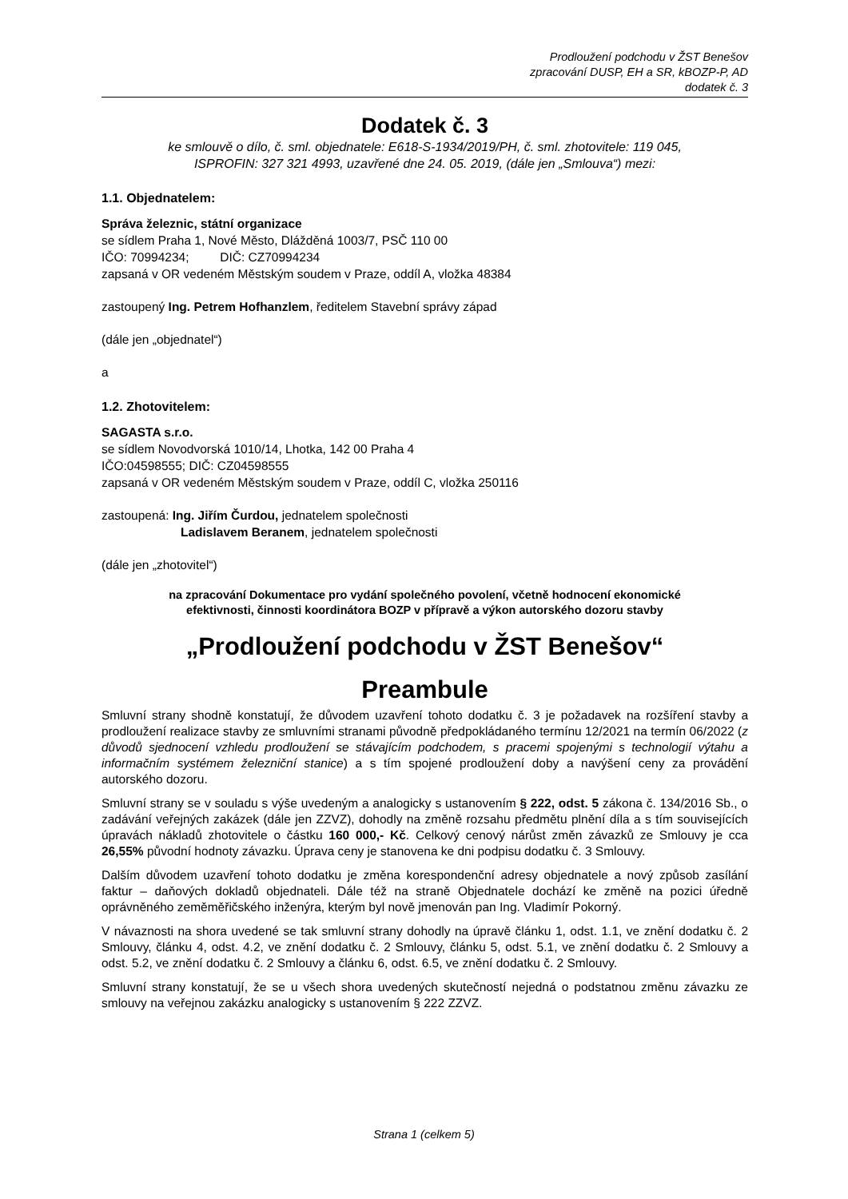Prodloužení podchodu v ŽST Benešov
zpracování DUSP, EH a SR, kBOZP-P, AD
dodatek č. 3
Dodatek č. 3
ke smlouvě o dílo, č. sml. objednatele: E618-S-1934/2019/PH, č. sml. zhotovitele: 119 045,
ISPROFIN: 327 321 4993, uzavřené dne 24. 05. 2019, (dále jen „Smlouva“) mezi:
1.1. Objednatelem:
Správa železnic, státní organizace
se sídlem Praha 1, Nové Město, Dlážděná 1003/7, PSČ 110 00
IČO: 70994234; DIČ: CZ70994234
zapsaná v OR vedeném Městským soudem v Praze, oddíl A, vložka 48384
zastoupený Ing. Petrem Hofhanzlem, ředitelem Stavební správy západ
(dále jen „objednatel“)
a
1.2. Zhotovitelem:
SAGASTA s.r.o.
se sídlem Novodvorská 1010/14, Lhotka, 142 00 Praha 4
IČO:04598555; DIČ: CZ04598555
zapsaná v OR vedeném Městským soudem v Praze, oddíl C, vložka 250116
zastoupená: Ing. Jiřím Čurdou, jednatelem společnosti
Ladislavem Beranem, jednatelem společnosti
(dále jen „zhotovitel“)
na zpracování Dokumentace pro vydání společného povolení, včetně hodnocení ekonomické
efektivnosti, činnosti koordinátora BOZP v přípravě a výkon autorského dozoru stavby
„Prodloužení podchodu v ŽST Benešov“
Preambule
Smluvní strany shodně konstatují, že důvodem uzavření tohoto dodatku č. 3 je požadavek na rozšíření stavby a prodloužení realizace stavby ze smluvními stranami původně předpokládaného termínu 12/2021 na termín 06/2022 (z důvodů sjednocení vzhledu prodloužení se stávajícím podchodem, s pracemi spojenými s technologií výtahu a informačním systémem železniční stanice) a s tím spojené prodloužení doby a navýšení ceny za provádění autorského dozoru.
Smluvní strany se v souladu s výše uvedeným a analogicky s ustanovením § 222, odst. 5 zákona č. 134/2016 Sb., o zadávání veřejných zakázek (dále jen ZZVZ), dohodly na změně rozsahu předmětu plnění díla a s tím souvisejících úpravách nákladů zhotovitele o částku 160 000,- Kč. Celkový cenový nárůst změn závazků ze Smlouvy je cca 26,55% původní hodnoty závazku. Úprava ceny je stanovena ke dni podpisu dodatku č. 3 Smlouvy.
Dalším důvodem uzavření tohoto dodatku je změna korespondenční adresy objednatele a nový způsob zasílání faktur – daňových dokladů objednateli. Dále též na straně Objednatele dochází ke změně na pozici úředně oprávněného zeměměřičského inženýra, kterým byl nově jmenován pan Ing. Vladimír Pokorný.
V návaznosti na shora uvedené se tak smluvní strany dohodly na úpravě článku 1, odst. 1.1, ve znění dodatku č. 2 Smlouvy, článku 4, odst. 4.2, ve znění dodatku č. 2 Smlouvy, článku 5, odst. 5.1, ve znění dodatku č. 2 Smlouvy a odst. 5.2, ve znění dodatku č. 2 Smlouvy a článku 6, odst. 6.5, ve znění dodatku č. 2 Smlouvy.
Smluvní strany konstatují, že se u všech shora uvedených skutečností nejedná o podstatnou změnu závazku ze smlouvy na veřejnou zakázku analogicky s ustanovením § 222 ZZVZ.
Strana 1 (celkem 5)